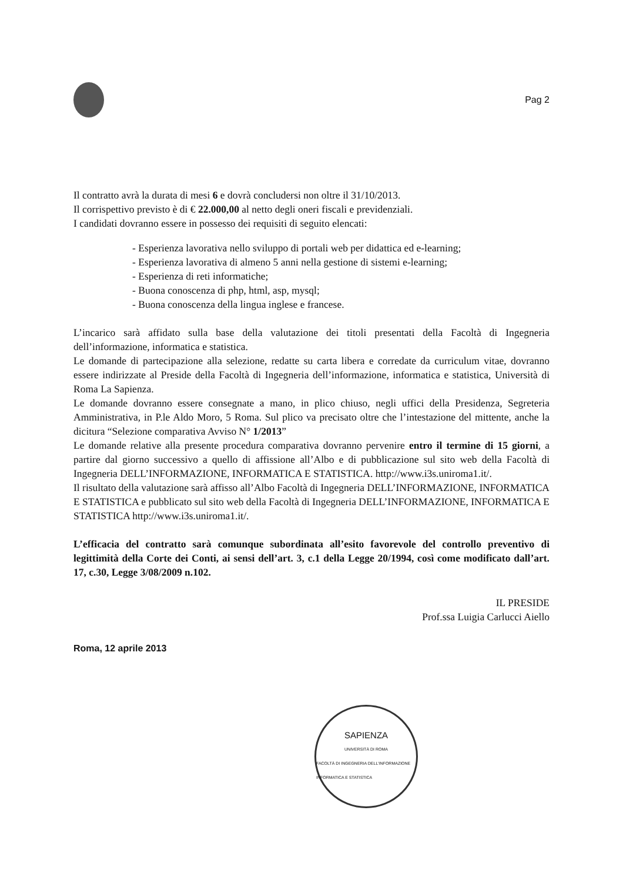Pag 2
Il contratto avrà la durata di mesi 6 e dovrà concludersi non oltre il 31/10/2013.
Il corrispettivo previsto è di € 22.000,00 al netto degli oneri fiscali e previdenziali.
I candidati dovranno essere in possesso dei requisiti di seguito elencati:
- Esperienza lavorativa nello sviluppo di portali web per didattica ed e-learning;
- Esperienza lavorativa di almeno 5 anni nella gestione di sistemi e-learning;
- Esperienza di reti informatiche;
- Buona conoscenza di php, html, asp, mysql;
- Buona conoscenza della lingua inglese e francese.
L’incarico sarà affidato sulla base della valutazione dei titoli presentati della Facoltà di Ingegneria dell’informazione, informatica e statistica.
Le domande di partecipazione alla selezione, redatte su carta libera e corredate da curriculum vitae, dovranno essere indirizzate al Preside della Facoltà di Ingegneria dell’informazione, informatica e statistica, Università di Roma La Sapienza.
Le domande dovranno essere consegnate a mano, in plico chiuso, negli uffici della Presidenza, Segreteria Amministrativa, in P.le Aldo Moro, 5 Roma. Sul plico va precisato oltre che l’intestazione del mittente, anche la dicitura “Selezione comparativa Avviso N° 1/2013”
Le domande relative alla presente procedura comparativa dovranno pervenire entro il termine di 15 giorni, a partire dal giorno successivo a quello di affissione all’Albo e di pubblicazione sul sito web della Facoltà di Ingegneria DELL’INFORMAZIONE, INFORMATICA E STATISTICA. http://www.i3s.uniroma1.it/.
Il risultato della valutazione sarà affisso all’Albo Facoltà di Ingegneria DELL’INFORMAZIONE, INFORMATICA E STATISTICA e pubblicato sul sito web della Facoltà di Ingegneria DELL’INFORMAZIONE, INFORMATICA E STATISTICA http://www.i3s.uniroma1.it/.
L’efficacia del contratto sarà comunque subordinata all’esito favorevole del controllo preventivo di legittimità della Corte dei Conti, ai sensi dell’art. 3, c.1 della Legge 20/1994, così come modificato dall’art. 17, c.30, Legge 3/08/2009 n.102.
IL PRESIDE
Prof.ssa Luigia Carlucci Aiello
Roma, 12 aprile 2013
SAPIENZA
UNIVERSITÀ DI ROMA
FACOLTÀ DI INGEGNERIA DELL'INFORMAZIONE INFORMATICA E STATISTICA